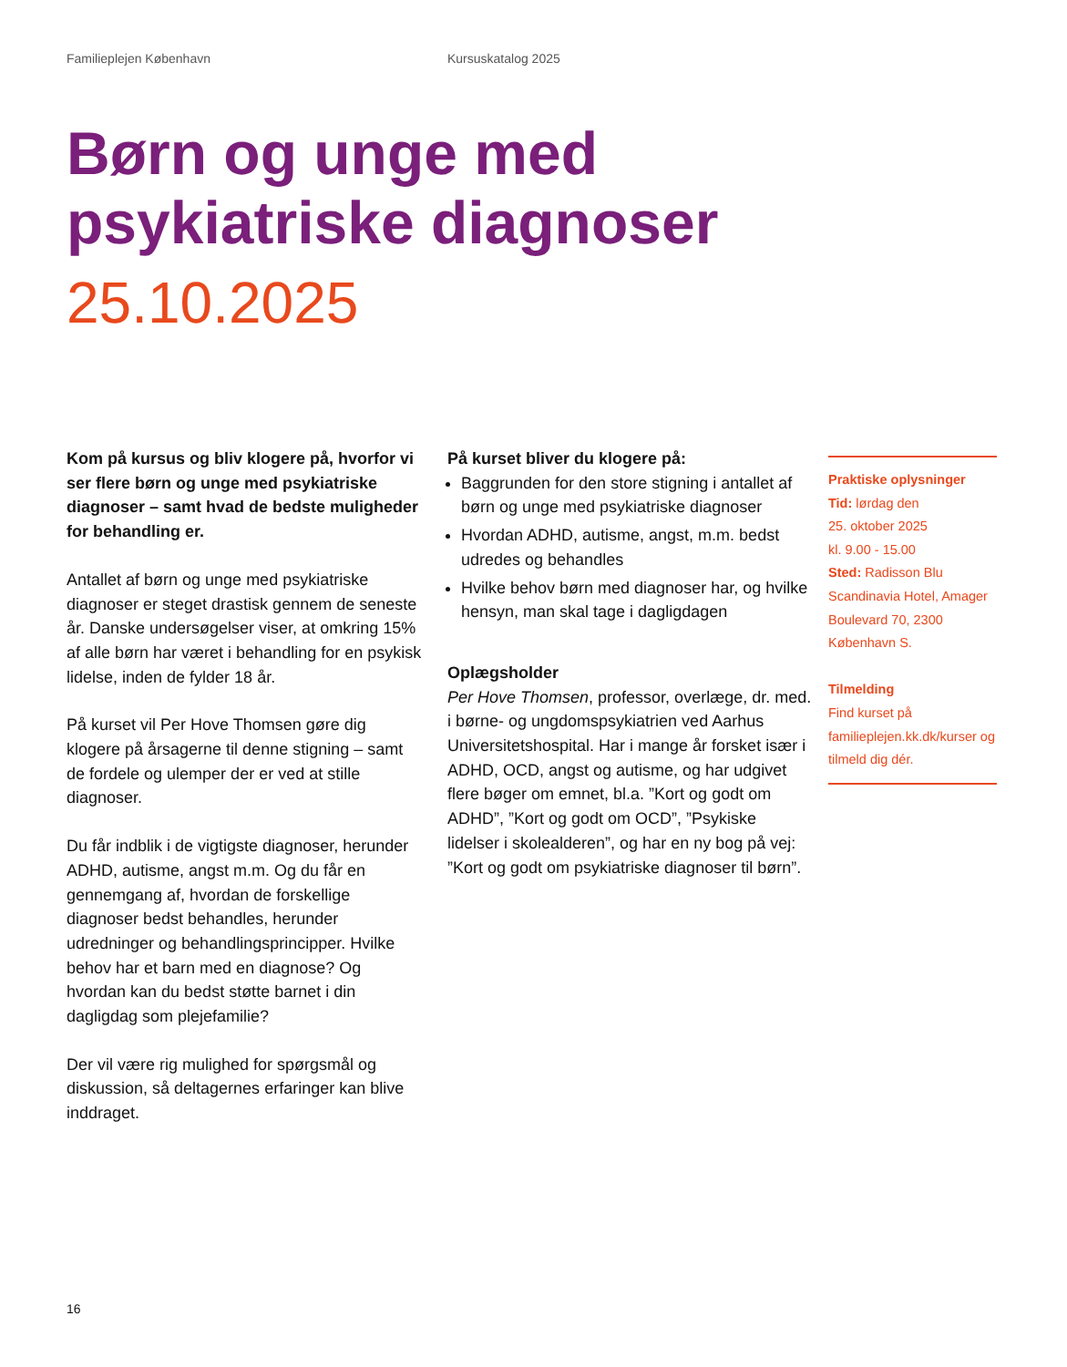Familieplejen København Kursuskatalog 2025
Børn og unge med
psykiatriske diagnoser
25.10.2025
Kom på kursus og bliv klogere på, hvorfor vi ser flere børn og unge med psykiatriske diagnoser – samt hvad de bedste muligheder for behandling er.
Antallet af børn og unge med psykiatriske diagnoser er steget drastisk gennem de seneste år. Danske undersøgelser viser, at omkring 15% af alle børn har været i behandling for en psykisk lidelse, inden de fylder 18 år.
På kurset vil Per Hove Thomsen gøre dig klogere på årsagerne til denne stigning – samt de fordele og ulemper der er ved at stille diagnoser.
Du får indblik i de vigtigste diagnoser, herunder ADHD, autisme, angst m.m. Og du får en gennemgang af, hvordan de forskellige diagnoser bedst behandles, herunder udredninger og behandlingsprincipper. Hvilke behov har et barn med en diagnose? Og hvordan kan du bedst støtte barnet i din dagligdag som plejefamilie?
Der vil være rig mulighed for spørgsmål og diskussion, så deltagernes erfaringer kan blive inddraget.
På kurset bliver du klogere på:
Baggrunden for den store stigning i antallet af børn og unge med psykiatriske diagnoser
Hvordan ADHD, autisme, angst, m.m. bedst udredes og behandles
Hvilke behov børn med diagnoser har, og hvilke hensyn, man skal tage i dagligdagen
Oplægsholder
Per Hove Thomsen, professor, overlæge, dr. med. i børne- og ungdomspsykiatrien ved Aarhus Universitetshospital. Har i mange år forsket især i ADHD, OCD, angst og autisme, og har udgivet flere bøger om emnet, bl.a. ”Kort og godt om ADHD”, ”Kort og godt om OCD”, ”Psykiske lidelser i skolealderen”, og har en ny bog på vej: ”Kort og godt om psykiatriske diagnoser til børn”.
Praktiske oplysninger
Tid: lørdag den
25. oktober 2025
kl. 9.00 - 15.00
Sted: Radisson Blu Scandinavia Hotel, Amager Boulevard 70, 2300 København S.
Tilmelding
Find kurset på familieplejen.kk.dk/kurser og tilmeld dig dér.
16